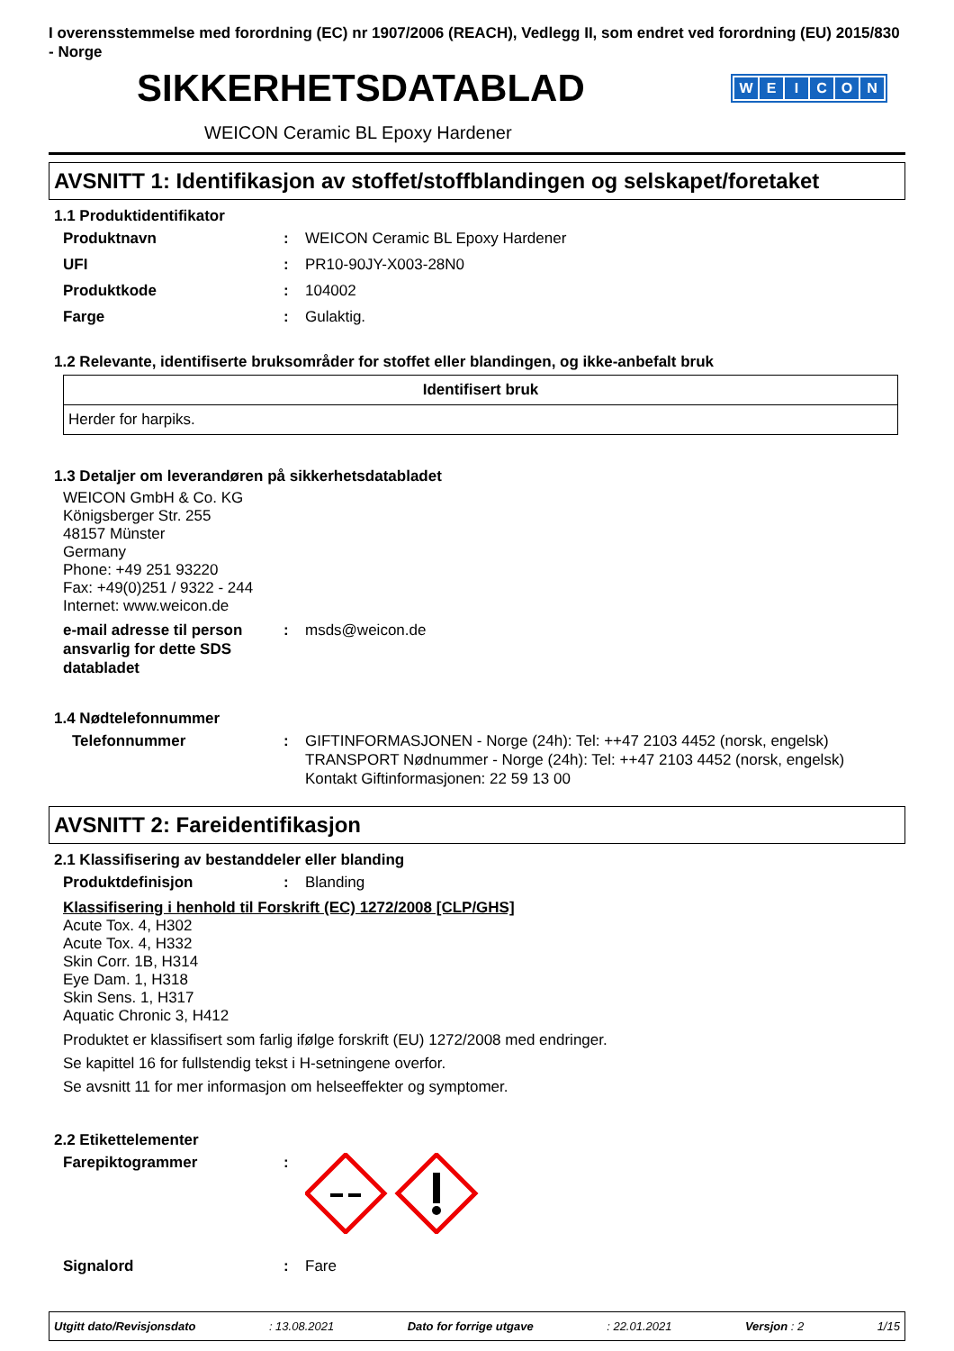I overensstemmelse med forordning (EC) nr 1907/2006 (REACH), Vedlegg II, som endret ved forordning (EU) 2015/830 - Norge
SIKKERHETSDATABLAD
WEICON
WEICON Ceramic BL Epoxy Hardener
AVSNITT 1: Identifikasjon av stoffet/stoffblandingen og selskapet/foretaket
1.1 Produktidentifikator
Produktnavn : WEICON Ceramic BL Epoxy Hardener
UFI : PR10-90JY-X003-28N0
Produktkode : 104002
Farge : Gulaktig.
1.2 Relevante, identifiserte bruksområder for stoffet eller blandingen, og ikke-anbefalt bruk
| Identifisert bruk |
| --- |
| Herder for harpiks. |
1.3 Detaljer om leverandøren på sikkerhetsdatabladet
WEICON GmbH & Co. KG
Königsberger Str. 255
48157 Münster
Germany
Phone: +49 251 93220
Fax: +49(0)251 / 9322 - 244
Internet: www.weicon.de
e-mail adresse til person ansvarlig for dette SDS databladet
: msds@weicon.de
1.4 Nødtelefonnummer
Telefonnummer : GIFTINFORMASJONEN - Norge (24h): Tel: ++47 2103 4452 (norsk, engelsk)
TRANSPORT Nødnummer - Norge (24h): Tel: ++47 2103 4452 (norsk, engelsk)
Kontakt Giftinformasjonen: 22 59 13 00
AVSNITT 2: Fareidentifikasjon
2.1 Klassifisering av bestanddeler eller blanding
Produktdefinisjon : Blanding
Klassifisering i henhold til Forskrift (EC) 1272/2008 [CLP/GHS]
Acute Tox. 4, H302
Acute Tox. 4, H332
Skin Corr. 1B, H314
Eye Dam. 1, H318
Skin Sens. 1, H317
Aquatic Chronic 3, H412
Produktet er klassifisert som farlig ifølge forskrift (EU) 1272/2008 med endringer.
Se kapittel 16 for fullstendig tekst i H-setningene overfor.
Se avsnitt 11 for mer informasjon om helseeffekter og symptomer.
2.2 Etikettelementer
Farepiktogrammer :
Signalord : Fare
Utgitt dato/Revisjonsdato: 13.08.2021 Dato for forrige utgave: 22.01.2021 Versjon : 2 1/15